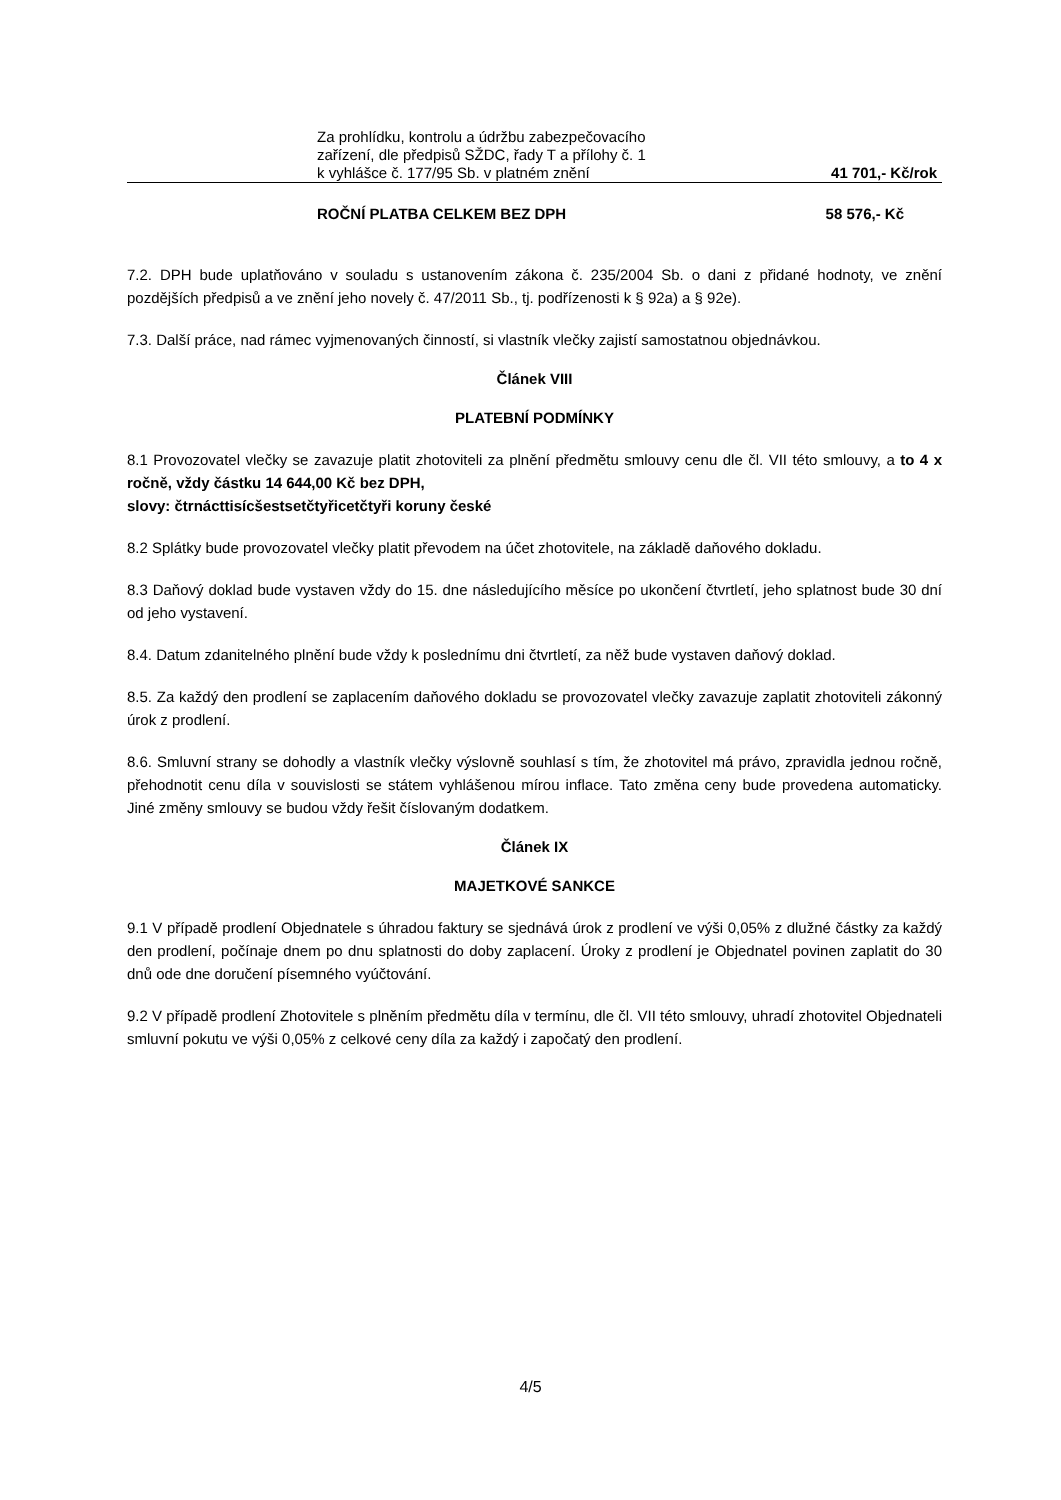| | Za prohlídku, kontrolu a údržbu zabezpečovacího zařízení, dle předpisů SŽDC, řady T a přílohy č. 1 k vyhlášce č. 177/95 Sb. v platném znění | 41 701,- Kč/rok |
| | ROČNÍ PLATBA CELKEM BEZ DPH | 58 576,- Kč |
7.2. DPH bude uplatňováno v souladu s ustanovením zákona č. 235/2004 Sb. o dani z přidané hodnoty, ve znění pozdějších předpisů a ve znění jeho novely č. 47/2011 Sb., tj. podřízenosti k § 92a) a § 92e).
7.3. Další práce, nad rámec vyjmenovaných činností, si vlastník vlečky zajistí samostatnou objednávkou.
Článek VIII
PLATEBNÍ PODMÍNKY
8.1 Provozovatel vlečky se zavazuje platit zhotoviteli za plnění předmětu smlouvy cenu dle čl. VII této smlouvy, a to 4 x ročně, vždy částku 14 644,00 Kč bez DPH,
slovy: čtrnácttisícšestsetčtyřicetčtyři koruny české
8.2 Splátky bude provozovatel vlečky platit převodem na účet zhotovitele, na základě daňového dokladu.
8.3 Daňový doklad bude vystaven vždy do 15. dne následujícího měsíce po ukončení čtvrtletí, jeho splatnost bude 30 dní od jeho vystavení.
8.4. Datum zdanitelného plnění bude vždy k poslednímu dni čtvrtletí, za něž bude vystaven daňový doklad.
8.5. Za každý den prodlení se zaplacením daňového dokladu se provozovatel vlečky zavazuje zaplatit zhotoviteli zákonný úrok z prodlení.
8.6. Smluvní strany se dohodly a vlastník vlečky výslovně souhlasí s tím, že zhotovitel má právo, zpravidla jednou ročně, přehodnotit cenu díla v souvislosti se státem vyhlášenou mírou inflace. Tato změna ceny bude provedena automaticky. Jiné změny smlouvy se budou vždy řešit číslovaným dodatkem.
Článek IX
MAJETKOVÉ SANKCE
9.1 V případě prodlení Objednatele s úhradou faktury se sjednává úrok z prodlení ve výši 0,05% z dlužné částky za každý den prodlení, počínaje dnem po dnu splatnosti do doby zaplacení. Úroky z prodlení je Objednatel povinen zaplatit do 30 dnů ode dne doručení písemného vyúčtování.
9.2 V případě prodlení Zhotovitele s plněním předmětu díla v termínu, dle čl. VII této smlouvy, uhradí zhotovitel Objednateli smluvní pokutu ve výši 0,05% z celkové ceny díla za každý i započatý den prodlení.
4/5